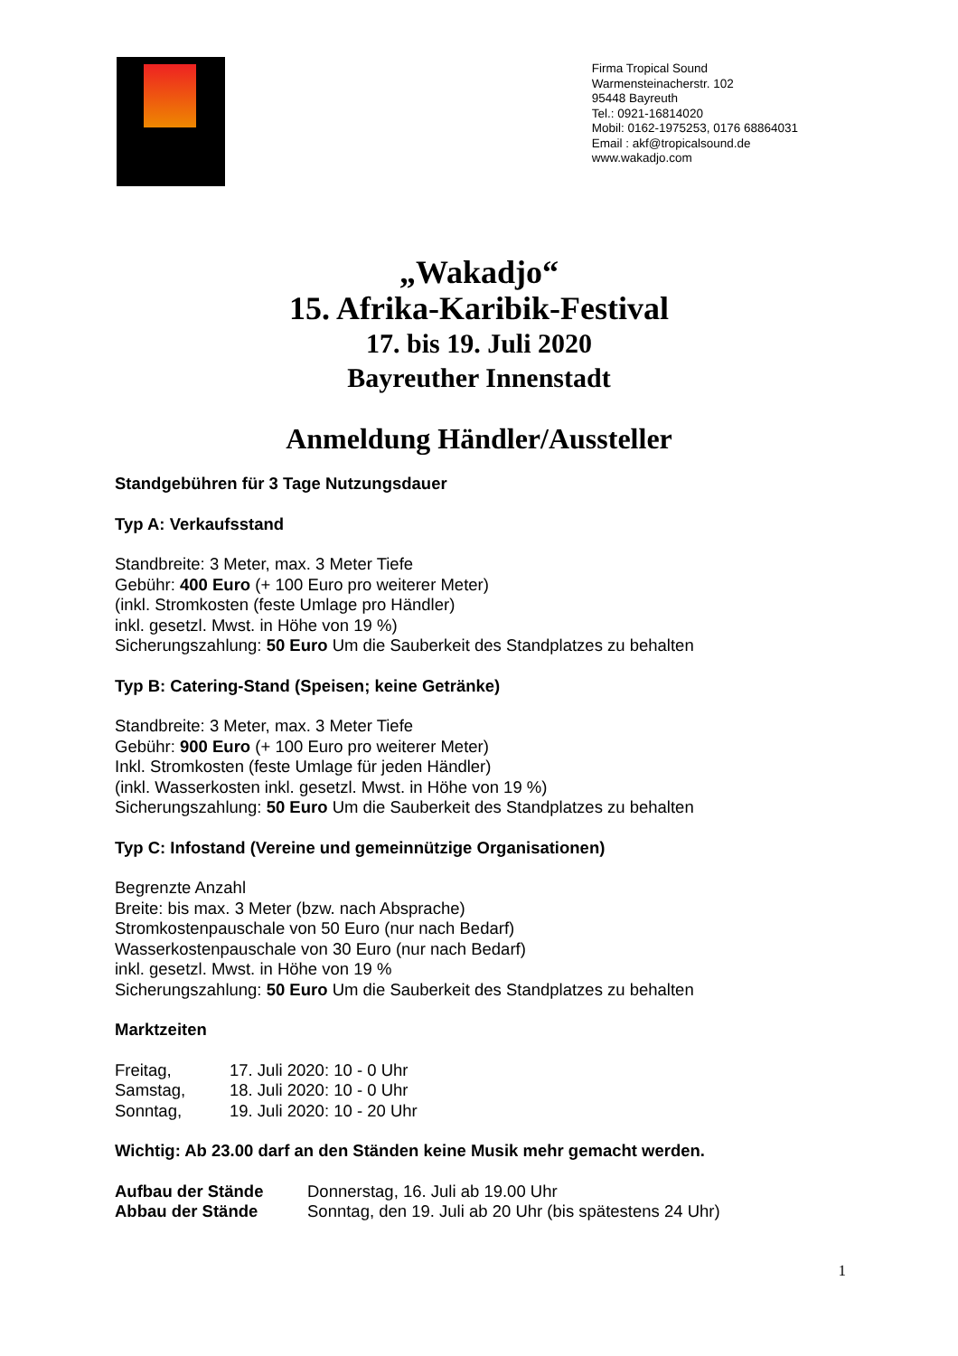Firma Tropical Sound
Warmensteinacherstr. 102
95448 Bayreuth
Tel.: 0921-16814020
Mobil: 0162-1975253, 0176 68864031
Email : akf@tropicalsound.de
www.wakadjo.com
„Wakadjo“
15. Afrika-Karibik-Festival
17. bis 19. Juli 2020
Bayreuther Innenstadt
Anmeldung Händler/Aussteller
Standgebühren für 3 Tage Nutzungsdauer
Typ A: Verkaufsstand
Standbreite: 3 Meter, max. 3 Meter Tiefe
Gebühr: 400 Euro (+ 100 Euro pro weiterer Meter)
(inkl. Stromkosten (feste Umlage pro Händler)
inkl. gesetzl. Mwst. in Höhe von 19 %)
Sicherungszahlung: 50 Euro Um die Sauberkeit des Standplatzes zu behalten
Typ B: Catering-Stand (Speisen; keine Getränke)
Standbreite: 3 Meter, max. 3 Meter Tiefe
Gebühr: 900 Euro (+ 100 Euro pro weiterer Meter)
Inkl. Stromkosten (feste Umlage für jeden Händler)
(inkl. Wasserkosten inkl. gesetzl. Mwst. in Höhe von 19 %)
Sicherungszahlung: 50 Euro Um die Sauberkeit des Standplatzes zu behalten
Typ C: Infostand (Vereine und gemeinnützige Organisationen)
Begrenzte Anzahl
Breite: bis max. 3 Meter (bzw. nach Absprache)
Stromkostenpauschale von 50 Euro (nur nach Bedarf)
Wasserkostenpauschale von 30 Euro (nur nach Bedarf)
inkl. gesetzl. Mwst. in Höhe von 19 %
Sicherungszahlung: 50 Euro Um die Sauberkeit des Standplatzes zu behalten
Marktzeiten
Freitag, 17. Juli 2020: 10 - 0 Uhr
Samstag, 18. Juli 2020: 10 - 0 Uhr
Sonntag, 19. Juli 2020: 10 - 20 Uhr
Wichtig: Ab 23.00 darf an den Ständen keine Musik mehr gemacht werden.
Aufbau der Stände Donnerstag, 16. Juli ab 19.00 Uhr
Abbau der Stände Sonntag, den 19. Juli ab 20 Uhr (bis spätestens 24 Uhr)
1